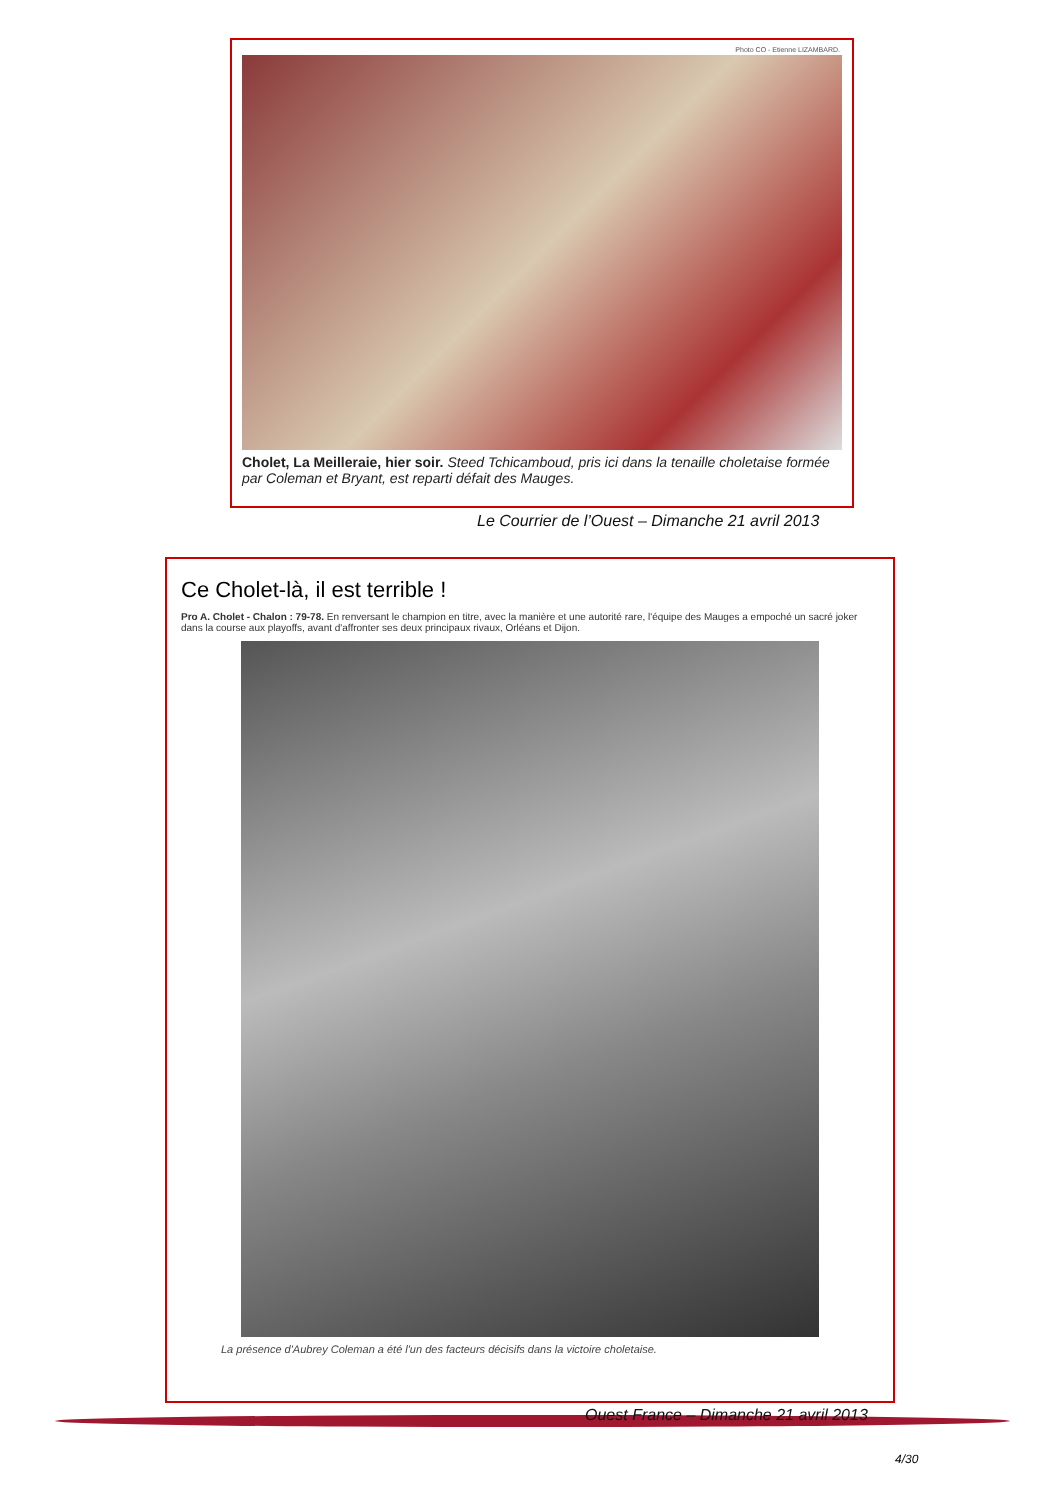Photo CO - Etienne LIZAMBARD.
Cholet, La Meilleraie, hier soir. Steed Tchicamboud, pris ici dans la tenaille choletaise formée par Coleman et Bryant, est reparti défait des Mauges.
Le Courrier de l’Ouest – Dimanche 21 avril 2013
Ce Cholet-là, il est terrible !
Pro A. Cholet - Chalon : 79-78. En renversant le champion en titre, avec la manière et une autorité rare, l'équipe des Mauges a empoché un sacré joker dans la course aux playoffs, avant d'affronter ses deux principaux rivaux, Orléans et Dijon.
La présence d'Aubrey Coleman a été l'un des facteurs décisifs dans la victoire choletaise.
Ouest France – Dimanche 21 avril 2013
4/30